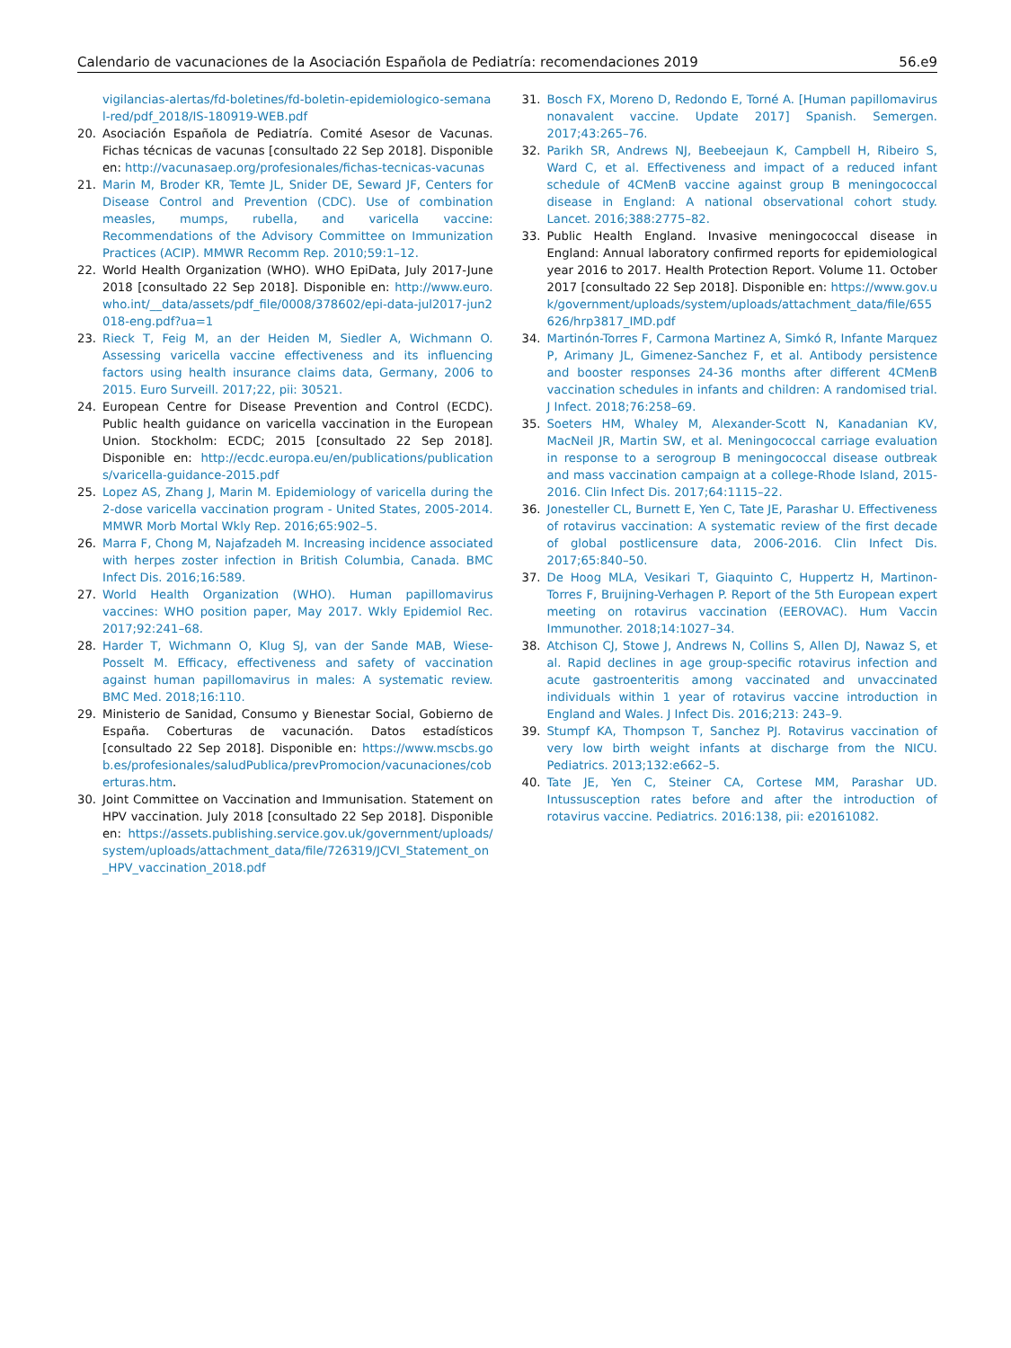Calendario de vacunaciones de la Asociación Española de Pediatría: recomendaciones 2019 56.e9
vigilancias-alertas/fd-boletines/fd-boletin-epidemiologico-semanal-red/pdf_2018/IS-180919-WEB.pdf
20. Asociación Española de Pediatría. Comité Asesor de Vacunas. Fichas técnicas de vacunas [consultado 22 Sep 2018]. Disponible en: http://vacunasaep.org/profesionales/fichas-tecnicas-vacunas
21. Marin M, Broder KR, Temte JL, Snider DE, Seward JF, Centers for Disease Control and Prevention (CDC). Use of combination measles, mumps, rubella, and varicella vaccine: Recommendations of the Advisory Committee on Immunization Practices (ACIP). MMWR Recomm Rep. 2010;59:1–12.
22. World Health Organization (WHO). WHO EpiData, July 2017-June 2018 [consultado 22 Sep 2018]. Disponible en: http://www.euro.who.int/__data/assets/pdf_file/0008/378602/epi-data-jul2017-jun2018-eng.pdf?ua=1
23. Rieck T, Feig M, an der Heiden M, Siedler A, Wichmann O. Assessing varicella vaccine effectiveness and its influencing factors using health insurance claims data, Germany, 2006 to 2015. Euro Surveill. 2017;22, pii: 30521.
24. European Centre for Disease Prevention and Control (ECDC). Public health guidance on varicella vaccination in the European Union. Stockholm: ECDC; 2015 [consultado 22 Sep 2018]. Disponible en: http://ecdc.europa.eu/en/publications/publications/varicella-guidance-2015.pdf
25. Lopez AS, Zhang J, Marin M. Epidemiology of varicella during the 2-dose varicella vaccination program - United States, 2005-2014. MMWR Morb Mortal Wkly Rep. 2016;65:902–5.
26. Marra F, Chong M, Najafzadeh M. Increasing incidence associated with herpes zoster infection in British Columbia, Canada. BMC Infect Dis. 2016;16:589.
27. World Health Organization (WHO). Human papillomavirus vaccines: WHO position paper, May 2017. Wkly Epidemiol Rec. 2017;92:241–68.
28. Harder T, Wichmann O, Klug SJ, van der Sande MAB, Wiese-Posselt M. Efficacy, effectiveness and safety of vaccination against human papillomavirus in males: A systematic review. BMC Med. 2018;16:110.
29. Ministerio de Sanidad, Consumo y Bienestar Social, Gobierno de España. Coberturas de vacunación. Datos estadísticos [consultado 22 Sep 2018]. Disponible en: https://www.mscbs.gob.es/profesionales/saludPublica/prevPromocion/vacunaciones/coberturas.htm.
30. Joint Committee on Vaccination and Immunisation. Statement on HPV vaccination. July 2018 [consultado 22 Sep 2018]. Disponible en: https://assets.publishing.service.gov.uk/government/uploads/system/uploads/attachment_data/file/726319/JCVI_Statement_on_HPV_vaccination_2018.pdf
31. Bosch FX, Moreno D, Redondo E, Torné A. [Human papillomavirus nonavalent vaccine. Update 2017] Spanish. Semergen. 2017;43:265–76.
32. Parikh SR, Andrews NJ, Beebeejaun K, Campbell H, Ribeiro S, Ward C, et al. Effectiveness and impact of a reduced infant schedule of 4CMenB vaccine against group B meningococcal disease in England: A national observational cohort study. Lancet. 2016;388:2775–82.
33. Public Health England. Invasive meningococcal disease in England: Annual laboratory confirmed reports for epidemiological year 2016 to 2017. Health Protection Report. Volume 11. October 2017 [consultado 22 Sep 2018]. Disponible en: https://www.gov.uk/government/uploads/system/uploads/attachment_data/file/655626/hrp3817_IMD.pdf
34. Martinón-Torres F, Carmona Martinez A, Simkó R, Infante Marquez P, Arimany JL, Gimenez-Sanchez F, et al. Antibody persistence and booster responses 24-36 months after different 4CMenB vaccination schedules in infants and children: A randomised trial. J Infect. 2018;76:258–69.
35. Soeters HM, Whaley M, Alexander-Scott N, Kanadanian KV, MacNeil JR, Martin SW, et al. Meningococcal carriage evaluation in response to a serogroup B meningococcal disease outbreak and mass vaccination campaign at a college-Rhode Island, 2015-2016. Clin Infect Dis. 2017;64:1115–22.
36. Jonesteller CL, Burnett E, Yen C, Tate JE, Parashar U. Effectiveness of rotavirus vaccination: A systematic review of the first decade of global postlicensure data, 2006-2016. Clin Infect Dis. 2017;65:840–50.
37. De Hoog MLA, Vesikari T, Giaquinto C, Huppertz H, Martinon-Torres F, Bruijning-Verhagen P. Report of the 5th European expert meeting on rotavirus vaccination (EEROVAC). Hum Vaccin Immunother. 2018;14:1027–34.
38. Atchison CJ, Stowe J, Andrews N, Collins S, Allen DJ, Nawaz S, et al. Rapid declines in age group-specific rotavirus infection and acute gastroenteritis among vaccinated and unvaccinated individuals within 1 year of rotavirus vaccine introduction in England and Wales. J Infect Dis. 2016;213: 243–9.
39. Stumpf KA, Thompson T, Sanchez PJ. Rotavirus vaccination of very low birth weight infants at discharge from the NICU. Pediatrics. 2013;132:e662–5.
40. Tate JE, Yen C, Steiner CA, Cortese MM, Parashar UD. Intussusception rates before and after the introduction of rotavirus vaccine. Pediatrics. 2016:138, pii: e20161082.